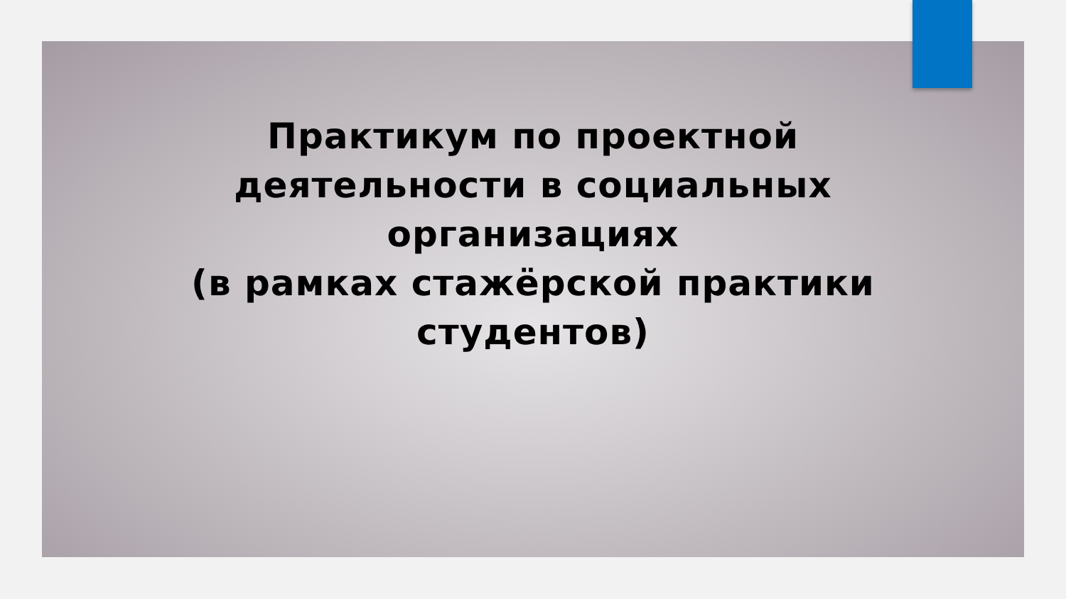Практикум по проектной
деятельности в социальных
организациях
(в рамках стажёрской практики
студентов)